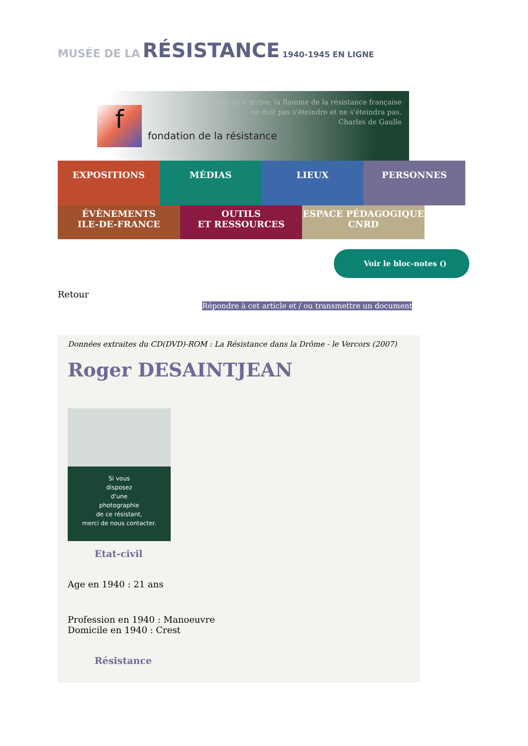MUSÉE DE LA RÉSISTANCE 1940-1945 EN LIGNE
f
fondation de la résistance
Quoi qu'il arrive, la flamme de la résistance française
ne doit pas s'éteindre et ne s'éteindra pas.
Charles de Gaulle
EXPOSITIONS MÉDIAS LIEUX PERSONNES
ÉVÈNEMENTS
ILE-DE-FRANCE
OUTILS
ET RESSOURCES
ESPACE PÉDAGOGIQUE
CNRD
Voir le bloc-notes ()
Retour
Répondre à cet article et / ou transmettre un document
Données extraites du CD(DVD)-ROM : La Résistance dans la Drôme - le Vercors (2007)
Roger DESAINTJEAN
Si vous
disposez
d'une
photographie
de ce résistant,
merci de nous contacter.
Etat-civil
Age en 1940 : 21 ans
Profession en 1940 : Manoeuvre
Domicile en 1940 : Crest
Résistance